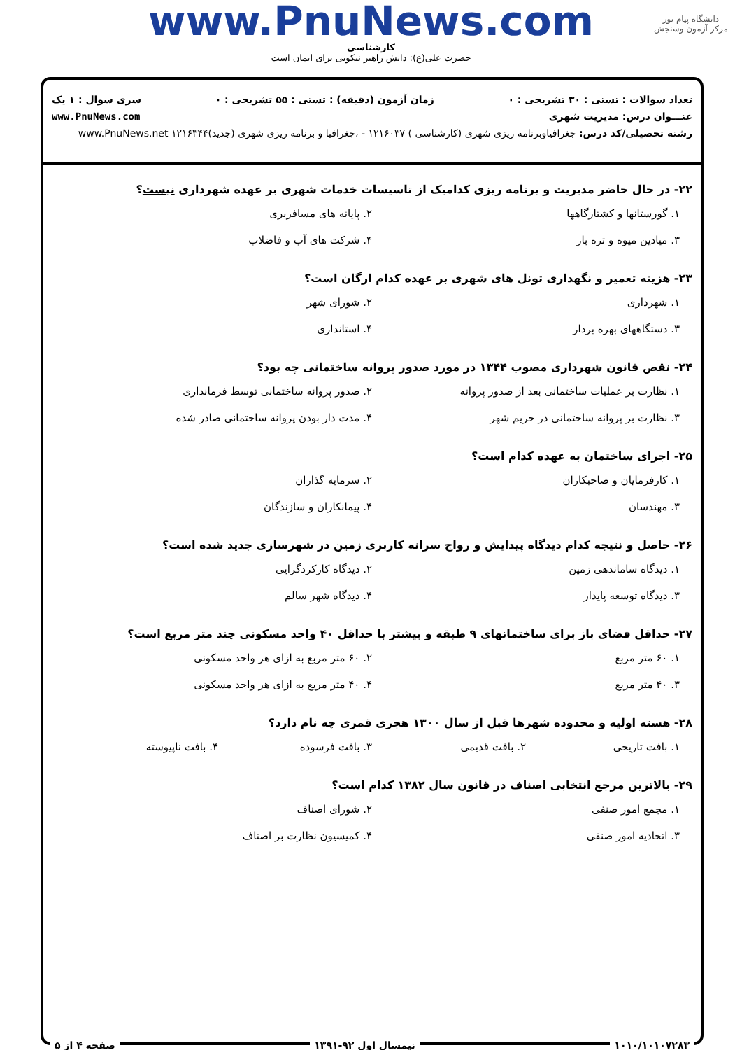دانشگاه پیام نور
مرکز آزمون وسنجش
www.PnuNews.com
کارشناسی
حضرت علی(ع): دانش راهبر نیکویی برای ایمان است
تعداد سوالات : تستی : ۳۰ تشریحی : ۰ زمان آزمون (دقیقه) : تستی : ۵۵ تشریحی : ۰ سری سوال : ۱ یک
عنـــوان درس: مدیریت شهری www.PnuNews.com
رشته تحصیلی/کد درس: جغرافیاوبرنامه ریزی شهری (کارشناسی ) ۱۲۱۶۰۳۷ - ،جغرافیا و برنامه ریزی شهری (جدید)۱۲۱۶۳۴۴ www.PnuNews.net
۲۲- در حال حاضر مدیریت و برنامه ریزی کدامیک از تاسیسات خدمات شهری بر عهده شهرداری نیست؟
۱. گورستانها و کشتارگاهها ۲. پایانه های مسافربری
۳. میادین میوه و تره بار ۴. شرکت های آب و فاضلاب
۲۳- هزینه تعمیر و نگهداری تونل های شهری بر عهده کدام ارگان است؟
۱. شهرداری ۲. شورای شهر
۳. دستگاههای بهره بردار ۴. استانداری
۲۴- نقص قانون شهرداری مصوب ۱۳۴۴ در مورد صدور پروانه ساختمانی چه بود؟
۱. نظارت بر عملیات ساختمانی بعد از صدور پروانه
۲. صدور پروانه ساختمانی توسط فرمانداری
۳. نظارت بر پروانه ساختمانی در حریم شهر
۴. مدت دار بودن پروانه ساختمانی صادر شده
۲۵- اجرای ساختمان به عهده کدام است؟
۱. کارفرمایان و صاحبکاران ۲. سرمایه گذاران
۳. مهندسان ۴. پیمانکاران و سازندگان
۲۶- حاصل و نتیجه کدام دیدگاه پیدایش و رواج سرانه کاربری زمین در شهرسازی جدید شده است؟
۱. دیدگاه ساماندهی زمین ۲. دیدگاه کارکردگرایی
۳. دیدگاه توسعه پایدار ۴. دیدگاه شهر سالم
۲۷- حداقل فضای باز برای ساختمانهای ۹ طبقه و بیشتر با حداقل ۴۰ واحد مسکونی چند متر مربع است؟
۱. ۶۰ متر مربع ۲. ۶۰ متر مربع به ازای هر واحد مسکونی
۳. ۴۰ متر مربع ۴. ۴۰ متر مربع به ازای هر واحد مسکونی
۲۸- هسته اولیه و محدوده شهرها قبل از سال ۱۳۰۰ هجری قمری چه نام دارد؟
۱. بافت تاریخی ۲. بافت قدیمی ۳. بافت فرسوده ۴. بافت ناپیوسته
۲۹- بالاترین مرجع انتخابی اصناف در قانون سال ۱۳۸۲ کدام است؟
۱. مجمع امور صنفی ۲. شورای اصناف
۳. اتحادیه امور صنفی ۴. کمیسیون نظارت بر اصناف
۱۰۱۰/۱۰۱۰۷۲۸۳ نیمسال اول ۹۲-۱۳۹۱ صفحه ۴ از ۵